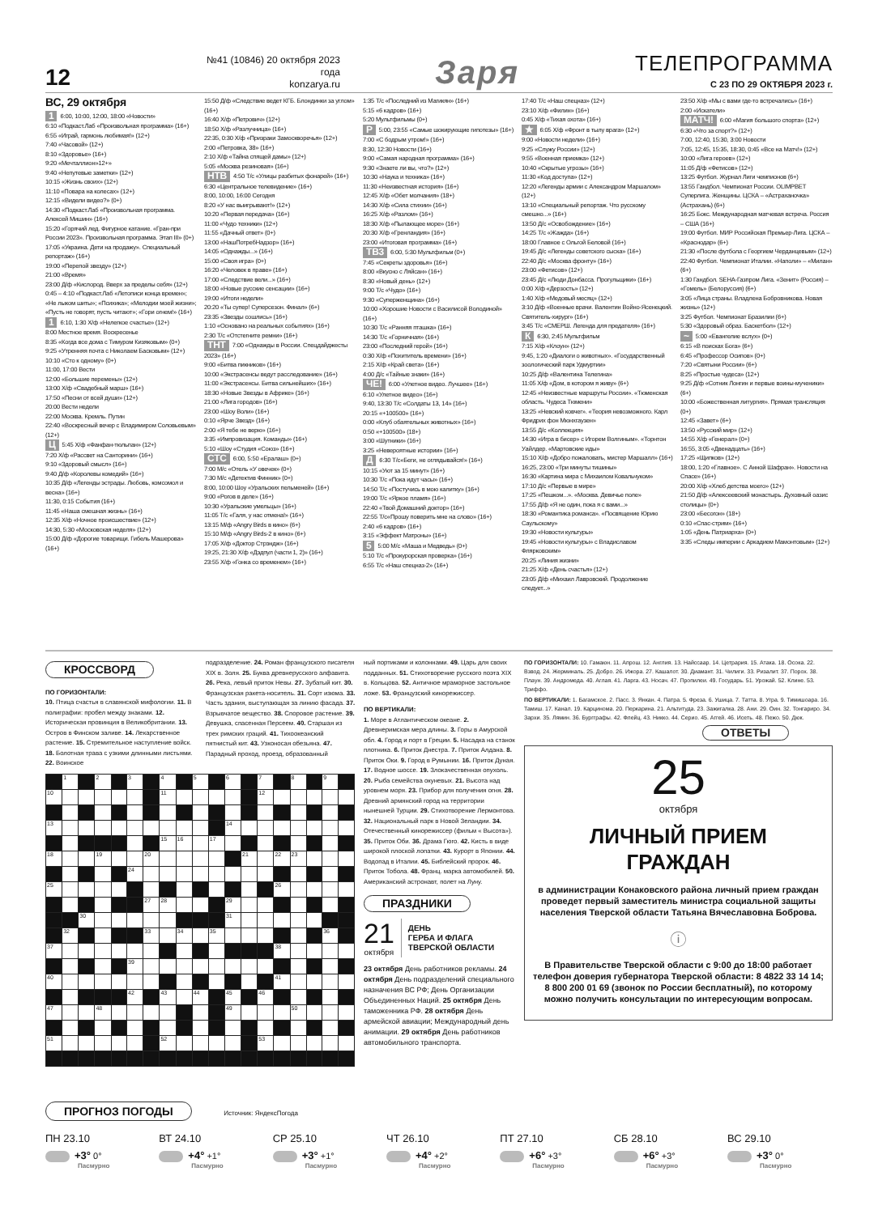12
№41 (10846) 20 октября 2023 года
konzarya.ru
Заря
ТЕЛЕПРОГРАММА
С 23 ПО 29 ОКТЯБРЯ 2023 г.
ВС, 29 октября
1 6:00, 10:00, 12:00, 18:00 «Новости»
6:10 «Подкаст.Лаб «Произвольная программа» (16+)
6:55 «Играй, гармонь любимая!» (12+)
7:40 «Часовой» (12+)
8:10 «Здоровье» (16+)
9:20 «Мечталлион»12+»
9:40 «Непутевые заметки» (12+)
10:15 «Жизнь своих» (12+)
11:10 «Повара на колесах» (12+)
12:15 «Видели видео?» (0+)
14:30 «Подкаст.Лаб «Произвольная программа. Алексей Мишин» (16+)
15:20 «Горячий лед. Фигурное катание. «Гран-при России 2023». Произвольная программа. Этап III» (0+)
17:05 «Украина. Дети на продажу». Специальный репортаж» (16+)
19:00 «Перепой звезду» (12+)
21:00 «Время»
23:00 Д/ф «Кислород. Вверх за пределы себя» (12+)
0:45 – 4:10 «Подкаст.Лаб «Летописи конца времен»; «Не лыком шиты»; «Психика»; «Мелодии моей жизни»; «Пусть не говорят, пусть читают»; «Гори огнем!» (16+)
1 6:10, 1:30 Х/ф «Нелегкое счастье» (12+)
8:00 Местное время. Воскресенье
8:35 «Когда все дома с Тимуром Кизяковым» (0+)
9:25 «Утренняя почта с Николаем Басковым» (12+)
10:10 «Сто к одному» (0+)
11:00, 17:00 Вести
12:00 «Большие перемены» (12+)
13:00 Х/ф «Свадебный марш» (16+)
17:50 «Песни от всей души» (12+)
20:00 Вести недели
22:00 Москва. Кремль. Путин
22:40 «Воскресный вечер с Владимиром Соловьевым» (12+)
Ц 5:45 Х/ф «Фанфан-тюльпан» (12+)
7:20 Х/ф «Рассвет на Санторини» (16+)
9:10 «Здоровый смысл» (16+)
9:40 Д/ф «Королевы комедий» (16+)
10:35 Д/ф «Легенды эстрады. Любовь, комсомол и весна» (16+)
11:30, 0:15 События (16+)
11:45 «Наша смешная жизнь» (16+)
12:35 Х/ф «Ночное происшествие» (12+)
14:30, 5:30 «Московская неделя» (12+)
15:00 Д/ф «Дорогие товарищи. Гибель Машерова» (16+)
15:50 Д/ф «Следствие ведет КГБ. Блондинки за углом» (16+)
16:40 Х/ф «Петрович» (12+)
18:50 Х/ф «Разлучница» (16+)
22:35, 0:30 Х/ф «Призраки Замоскворечья» (12+)
2:00 «Петровка, 38» (16+)
2:10 Х/ф «Тайна спящей дамы» (12+)
5:05 «Москва резиновая» (16+)
НТВ 4:50 Т/с «Улицы разбитых фонарей» (16+)
6:30 «Центральное телевидение» (16+)
8:00, 10:00, 16:00 Сегодня
8:20 «У нас выигрывают!» (12+)
10:20 «Первая передача» (16+)
11:00 «Чудо техники» (12+)
11:55 «Дачный ответ» (0+)
13:00 «НашПотребНадзор» (16+)
14:05 «Однажды...» (16+)
15:00 «Своя игра» (0+)
16:20 «Человек в праве» (16+)
17:00 «Следствие вели...» (16+)
18:00 «Новые русские сенсации» (16+)
19:00 «Итоги недели»
20:20 «Ты супер! Суперсезон. Финал» (6+)
23:35 «Звезды сошлись» (16+)
1:10 «Основано на реальных событиях» (16+)
2:30 Т/с «Отстегните ремни» (16+)
ТНТ 7:00 «Однажды в России. Спецдайджесты 2023» (16+)
9:00 «Битва пикников» (16+)
10:00 «Экстрасенсы ведут расследование» (16+)
11:00 «Экстрасенсы. Битва сильнейших» (16+)
18:30 «Новые Звезды в Африке» (16+)
21:00 «Лига городов» (16+)
23:00 «Шоу Воли» (16+)
0:10 «Ярче Звезд» (16+)
2:00 «Я тебе не верю» (16+)
3:35 «Импровизация. Команды» (16+)
5:10 «Шоу «Студия «Союз» (16+)
СТС 6:00, 5:50 «Ералаш» (0+)
7:00 М/с «Отель «У овечек» (0+)
7:30 М/с «Детектив Финник» (0+)
8:00, 10:00 Шоу «Уральских пельменей» (16+)
9:00 «Рогов в деле» (16+)
10:30 «Уральские умельцы» (16+)
11:05 Т/с «Галя, у нас отмена!» (16+)
13:15 М/ф «Angry Birds в кино» (6+)
15:10 М/ф «Angry Birds-2 в кино» (6+)
17:05 Х/ф «Доктор Стрэндж» (16+)
19:25, 21:30 Х/ф «Дэдпул (части 1, 2)» (16+)
23:55 Х/ф «Гонка со временем» (16+)
1:35 Т/с «Последний из Магикян» (16+)
5:15 «6 кадров» (16+)
5:20 Мультфильмы (0+)
Р 5:00, 23:55 «Самые шокирующие гипотезы» (16+)
7:00 «С бодрым утром!» (16+)
8:30, 12:30 Новости (16+)
9:00 «Самая народная программа» (16+)
9:30 «Знаете ли вы, что?» (12+)
10:30 «Наука и техника» (16+)
11:30 «Неизвестная история» (16+)
12:45 Х/ф «Обет молчания» (18+)
14:30 Х/ф «Сила стихии» (16+)
16:25 Х/ф «Разлом» (16+)
18:30 Х/ф «Пылающее море» (16+)
20:30 Х/ф «Гренландия» (16+)
23:00 «Итоговая программа» (16+)
ТВ3 6:00, 5:30 Мультфильм (0+)
7:45 «Секреты здоровья» (16+)
8:00 «Вкусно с Ляйсан» (16+)
8:30 «Новый день» (12+)
9:00 Т/с «Чудо» (16+)
9:30 «Суперженщина» (16+)
10:00 «Хорошие Новости с Василисой Володиной» (16+)
10:30 Т/с «Ранняя пташка» (16+)
14:30 Т/с «Горничная» (16+)
23:00 «Последний герой» (16+)
0:30 Х/ф «Похититель времени» (16+)
2:15 Х/ф «Край света» (16+)
4:00 Д/с «Тайные знаки» (16+)
ЧЕ! 6:00 «Улетное видео. Лучшее» (16+)
6:10 «Улетное видео» (16+)
9:40, 13:30 Т/с «Солдаты 13, 14» (16+)
20:15 «+100500» (16+)
0:00 «Клуб обаятельных животных» (16+)
0:50 «+100500» (18+)
3:00 «Шутники» (16+)
3:25 «Невероятные истории» (16+)
Д 6:30 Т/с«Беги, не оглядывайся!» (16+)
10:15 «Уют за 15 минут» (16+)
10:30 Т/с «Пока идут часы» (16+)
14:50 Т/с «Постучись в мою калитку» (16+)
19:00 Т/с «Яркое пламя» (16+)
22:40 «Твой Домашний доктор» (16+)
22:55 Т/с«Прошу поверить мне на слово» (16+)
2:40 «6 кадров» (16+)
3:15 «Эффект Матроны» (16+)
5 5:00 М/с «Маша и Медведь» (0+)
5:10 Т/с «Прокурорская проверка» (16+)
6:55 Т/с «Наш спецназ-2» (16+)
17:40 Т/с «Наш спецназ» (12+)
23:10 Х/ф «Филин» (16+)
0:45 Х/ф «Тихая охота» (16+)
★ 6:05 Х/ф «Фронт в тылу врага» (12+)
9:00 «Новости недели» (16+)
9:25 «Служу России» (12+)
9:55 «Военная приемка» (12+)
10:40 «Скрытые угрозы» (16+)
11:30 «Код доступа» (12+)
12:20 «Легенды армии с Александром Маршалом» (12+)
13:10 «Специальный репортаж. Что русскому смешно...» (16+)
13:50 Д/с «Освобождение» (16+)
14:25 Т/с «Жажда» (16+)
18:00 Главное с Ольгой Беловой (16+)
19:45 Д/с «Легенды советского сыска» (16+)
22:40 Д/с «Москва фронту» (16+)
23:00 «Фетисов» (12+)
23:45 Д/с «Люди Донбасса. Прогульщики» (16+)
0:00 Х/ф «Дерзость» (12+)
1:40 Х/ф «Медовый месяц» (12+)
3:10 Д/ф «Военные врачи. Валентин Войно-Ясенецкий. Святитель-хирург» (16+)
3:45 Т/с «СМЕРШ. Легенда для предателя» (16+)
К 6:30, 2:45 Мультфильм
7:15 Х/ф «Клоун» (12+)
9:45, 1:20 «Диалоги о животных». «Государственный зоологический парк Удмуртии»
10:25 Д/ф «Валентина Телегина»
11:05 Х/ф «Дом, в котором я живу» (6+)
12:45 «Неизвестные маршруты России». «Тюменская область. Чудеса Тюмени»
13:25 «Невский ковчег». «Теория невозможного. Карл Фридрих фон Мюнхгаузен»
13:55 Д/с «Коллекция»
14:30 «Игра в бисер» с Игорем Волгиным». «Торнтон Уайлдер. «Мартовские иды»
15:10 Х/ф «Добро пожаловать, мистер Маршалл» (16+)
16:25, 23:00 «Три минуты тишины»
16:30 «Картина мира с Михаилом Ковальчуком»
17:10 Д/с «Первые в мире»
17:25 «Пешком...». «Москва. Девичье поле»
17:55 Д/ф «Я не один, пока я с вами...»
18:30 «Романтика романса». «Посвящение Юрию Саульскому»
19:30 «Новости культуры»
19:45 «Новости культуры» с Владиславом Флярковским»
20:25 «Линия жизни»
21:25 Х/ф «День счастья» (12+)
23:05 Д/ф «Михаил Лавровский. Продолжение следует...»
23:50 Х/ф «Мы с вами где-то встречались» (16+)
2:00 «Искатели»
МАТЧ! 6:00 «Магия большого спорта» (12+)
6:30 «Что за спорт?» (12+)
7:00, 12:40, 15:30, 3:00 Новости
7:05, 12:45, 15:35, 18:30, 0:45 «Все на Матч!» (12+)
10:00 «Лига героев» (12+)
11:05 Д/ф «Фетисов» (12+)
13:25 Футбол. Журнал Лиги чемпионов (6+)
13:55 Гандбол. Чемпионат России. OLIMPBET Суперлига. Женщины. ЦСКА – «Астраханочка» (Астрахань) (6+)
16:25 Бокс. Международная матчевая встреча. Россия – США (16+)
19:00 Футбол. МИР Российская Премьер-Лига. ЦСКА – «Краснодар» (6+)
21:30 «После футбола с Георгием Черданцевым» (12+)
22:40 Футбол. Чемпионат Италии. «Наполи» – «Милан» (6+)
1:30 Гандбол. SEHA-Газпром Лига. «Зенит» (Россия) – «Гомель» (Белоруссия) (6+)
3:05 «Лица страны. Владлена Бобровникова. Новая жизнь» (12+)
3:25 Футбол. Чемпионат Бразилии (6+)
5:30 «Здоровый образ. Баскетбол» (12+)
~ 5:00 «Евангелие вслух» (0+)
6:15 «В поисках Бога» (6+)
6:45 «Профессор Осипов» (0+)
7:20 «Святыни России» (6+)
8:25 «Простые чудеса» (12+)
9:25 Д/ф «Сотник Лонгин и первые воины-мученики» (6+)
10:00 «Божественная литургия». Прямая трансляция (0+)
12:45 «Завет» (6+)
13:50 «Русский мир» (12+)
14:55 Х/ф «Генерал» (0+)
16:55, 3:05 «Двенадцать» (16+)
17:25 «Щипков» (12+)
18:00, 1:20 «Главное». С Анной Шафран». Новости на Спасе» (16+)
20:00 Х/ф «Хлеб детства моего» (12+)
21:50 Д/ф «Алексеевский монастырь. Духовный оазис столицы» (0+)
23:00 «Бесогон» (18+)
0:10 «Спас-стрим» (16+)
1:05 «День Патриарха» (0+)
3:35 «Следы империи с Аркадием Мамонтовым» (12+)
КРОССВОРД
ПО ГОРИЗОНТАЛИ:
10. Птица счастья в славянской мифологии. 11. В полиграфии: пробел между знаками. 12. Историческая провинция в Великобритании. 13. Остров в Финском заливе. 14. Лекарственное растение. 15. Стремительное наступление войск. 18. Болотная трава с узкими длинными листьями. 22. Воинское
подразделение. 24. Роман французского писателя XIX в. Золя. 25. Буква древнерусского алфавита. 26. Река, левый приток Невы. 27. Зубатый кит. 30. Французская ракета-носитель. 31. Сорт изюма. 33. Часть здания, выступающая за линию фасада. 37. Взрывчатое вещество. 38. Споровое растение. 39. Девушка, спасенная Персеем. 40. Старшая из трех римских граций. 41. Тихоокеанский пятнистый кит. 43. Узконосая обезьяна. 47. Парадный проход, проезд, образованный
| | 1 | | 2 | | 3 | | 4 | | 5 | | 6 | | 7 | | 8 | | 9 | |
| 10 | | | | | | | 11 | | | | | | 12 | | | | | |
| 13 | | | | | | | | | | | 14 | | | | | | | |
| | | | | | | | 15 | 16 | | 17 | | | | | | | | |
| 18 | | | 19 | | | 20 | | | | | | 21 | | 22 | 23 | | | |
| | | | | | 24 | | | | | | | | | | | | | |
| 25 | | | | | | | | | | | | | | 26 | | | | |
| | | | | | | 27 | 28 | | | | 29 | | | | | | | |
| | | 30 | | | | | | | | | 31 | | | | | | | |
| | 32 | | | | | 33 | | 34 | | 35 | | | | | | | 36 | |
| 37 | | | | | | | | | | | | | | 38 | | | | |
| | | | | | 39 | | | | | | | | | | | | | |
| 40 | | | | | | | | | | | | | | 41 | | | | |
| | | | | | 42 | | 43 | | 44 | | 45 | | 46 | | | | | |
| 47 | | | 48 | | | | | | | | 49 | | | | 50 | | | |
| 51 | | | | | | | 52 | | | | | | 53 | | | | | |
ный портиками и колоннами. 49. Царь для своих подданных. 51. Стихотворение русского поэта XIX в. Кольцова. 52. Античное мраморное застольное ложе. 53. Французский кинорежиссер.
ПО ВЕРТИКАЛИ:
1. Море в Атлантическом океане. 2. Древнеримская мера длины. 3. Горы в Амурской обл. 4. Город и порт в Греции. 5. Насадка на станок плотника. 6. Приток Днестра. 7. Приток Алдана. 8. Приток Оки. 9. Город в Румынии. 16. Приток Дуная. 17. Водное шоссе. 19. Злокачественная опухоль. 20. Рыба семейства окуневых. 21. Высота над уровнем моря. 23. Прибор для получения огня. 28. Древний армянский город на территории нынешней Турции. 29. Стихотворение Лермонтова. 32. Национальный парк в Новой Зеландии. 34. Отечественный кинорежиссер (фильм « Высота»). 35. Приток Оби. 36. Драма Гюго. 42. Кисть в виде широкой плоской лопатки. 43. Курорт в Японии. 44. Водопад в Италии. 45. Библейский пророк. 46. Приток Тобола. 48. Франц. марка автомобилей. 50. Американский астронавт, полет на Луну. ПРАЗДНИКИ
21
октября
ДЕНЬ
ГЕРБА И ФЛАГА
ТВЕРСКОЙ ОБЛАСТИ
23 октября День работников рекламы. 24 октября День подразделений специального назначения ВС РФ; День Организации Объединенных Наций. 25 октября День таможенника РФ. 28 октября День армейской авиации; Международный день анимации. 29 октября День работников автомобильного транспорта.
ПО ГОРИЗОНТАЛИ: 10. Гамаюн. 11. Апрош. 12. Англия. 13. Найссаар. 14. Цетрария. 15. Атака. 18. Осока. 22. Взвод. 24. Жерминаль. 25. Добро. 26. Ижора. 27. Кашалот. 30. Диамант. 31. Чилиги. 33. Ризалит. 37. Порох. 38. Плаун. 39. Андромеда. 40. Аглая. 41. Ларга. 43. Носач. 47. Пропилеи. 49. Государь. 51. Урожай. 52. Клине. 53. Триффо.
ПО ВЕРТИКАЛИ: 1. Багамское. 2. Пасс. 3. Янкан. 4. Патра. 5. Фреза. 6. Ушица. 7. Татта. 8. Угра. 9. Тимишоара. 16. Тамиш. 17. Канал. 19. Карцинома. 20. Перкарина. 21. Альтитуда. 23. Зажигалка. 28. Ани. 29. Оин. 32. Тонгариро. 34. Зархи. 35. Лямин. 36. Бургграфы. 42. Флейц. 43. Никко. 44. Серио. 45. Аггей. 46. Исеть. 48. Пежо. 50. Дюк.
ОТВЕТЫ
25
октября
ЛИЧНЫЙ ПРИЕМ
ГРАЖДАН
в администрации Конаковского района личный прием граждан проведет первый заместитель министра социальной защиты населения Тверской области Татьяна Вячеславовна Боброва.
ⓘ
В Правительстве Тверской области с 9:00 до 18:00 работает телефон доверия губернатора Тверской области: 8 4822 33 14 14; 8 800 200 01 69 (звонок по России бесплатный), по которому можно получить консультации по интересующим вопросам.
ПРОГНОЗ ПОГОДЫ Источник: ЯндексПогода
ПН 23.10
+3° 0°
Пасмурно
ВТ 24.10
+4° +1°
Пасмурно
СР 25.10
+3° +1°
Пасмурно
ЧТ 26.10
+4° +2°
Пасмурно
ПТ 27.10
+6° +3°
Пасмурно
СБ 28.10
+6° +3°
Пасмурно
ВС 29.10
+3° 0°
Пасмурно